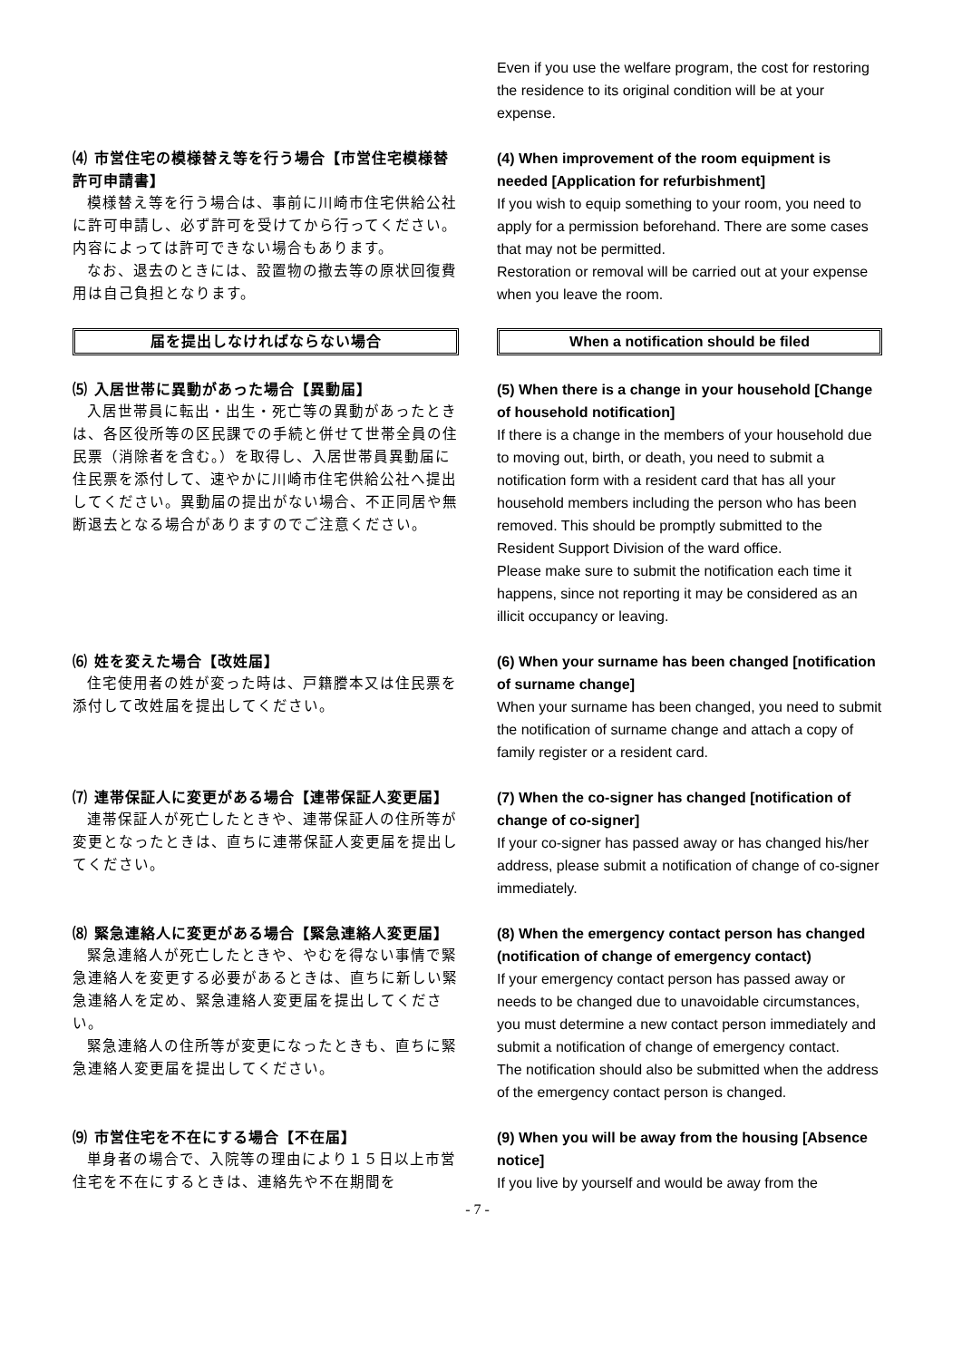Even if you use the welfare program, the cost for restoring the residence to its original condition will be at your expense.
⑷ 市営住宅の模様替え等を行う場合【市営住宅模様替許可申請書】
模様替え等を行う場合は、事前に川崎市住宅供給公社に許可申請し、必ず許可を受けてから行ってください。内容によっては許可できない場合もあります。
なお、退去のときには、設置物の撤去等の原状回復費用は自己負担となります。
(4) When improvement of the room equipment is needed [Application for refurbishment]
If you wish to equip something to your room, you need to apply for a permission beforehand. There are some cases that may not be permitted.
Restoration or removal will be carried out at your expense when you leave the room.
届を提出しなければならない場合 When a notification should be filed
⑸ 入居世帯に異動があった場合【異動届】
入居世帯員に転出・出生・死亡等の異動があったときは、各区役所等の区民課での手続と併せて世帯全員の住民票（消除者を含む。）を取得し、入居世帯員異動届に住民票を添付して、速やかに川崎市住宅供給公社へ提出してください。異動届の提出がない場合、不正同居や無断退去となる場合がありますのでご注意ください。
(5) When there is a change in your household [Change of household notification]
If there is a change in the members of your household due to moving out, birth, or death, you need to submit a notification form with a resident card that has all your household members including the person who has been removed. This should be promptly submitted to the Resident Support Division of the ward office.
Please make sure to submit the notification each time it happens, since not reporting it may be considered as an illicit occupancy or leaving.
⑹ 姓を変えた場合【改姓届】
住宅使用者の姓が変った時は、戸籍謄本又は住民票を添付して改姓届を提出してください。
(6) When your surname has been changed [notification of surname change]
When your surname has been changed, you need to submit the notification of surname change and attach a copy of family register or a resident card.
⑺ 連帯保証人に変更がある場合【連帯保証人変更届】
連帯保証人が死亡したときや、連帯保証人の住所等が変更となったときは、直ちに連帯保証人変更届を提出してください。
(7) When the co-signer has changed [notification of change of co-signer]
If your co-signer has passed away or has changed his/her address, please submit a notification of change of co-signer immediately.
⑻ 緊急連絡人に変更がある場合【緊急連絡人変更届】
緊急連絡人が死亡したときや、やむを得ない事情で緊急連絡人を変更する必要があるときは、直ちに新しい緊急連絡人を定め、緊急連絡人変更届を提出してください。
緊急連絡人の住所等が変更になったときも、直ちに緊急連絡人変更届を提出してください。
(8) When the emergency contact person has changed (notification of change of emergency contact)
If your emergency contact person has passed away or needs to be changed due to unavoidable circumstances, you must determine a new contact person immediately and submit a notification of change of emergency contact.
The notification should also be submitted when the address of the emergency contact person is changed.
⑼ 市営住宅を不在にする場合【不在届】
単身者の場合で、入院等の理由により１５日以上市営住宅を不在にするときは、連絡先や不在期間を
(9) When you will be away from the housing [Absence notice]
If you live by yourself and would be away from the
- 7 -